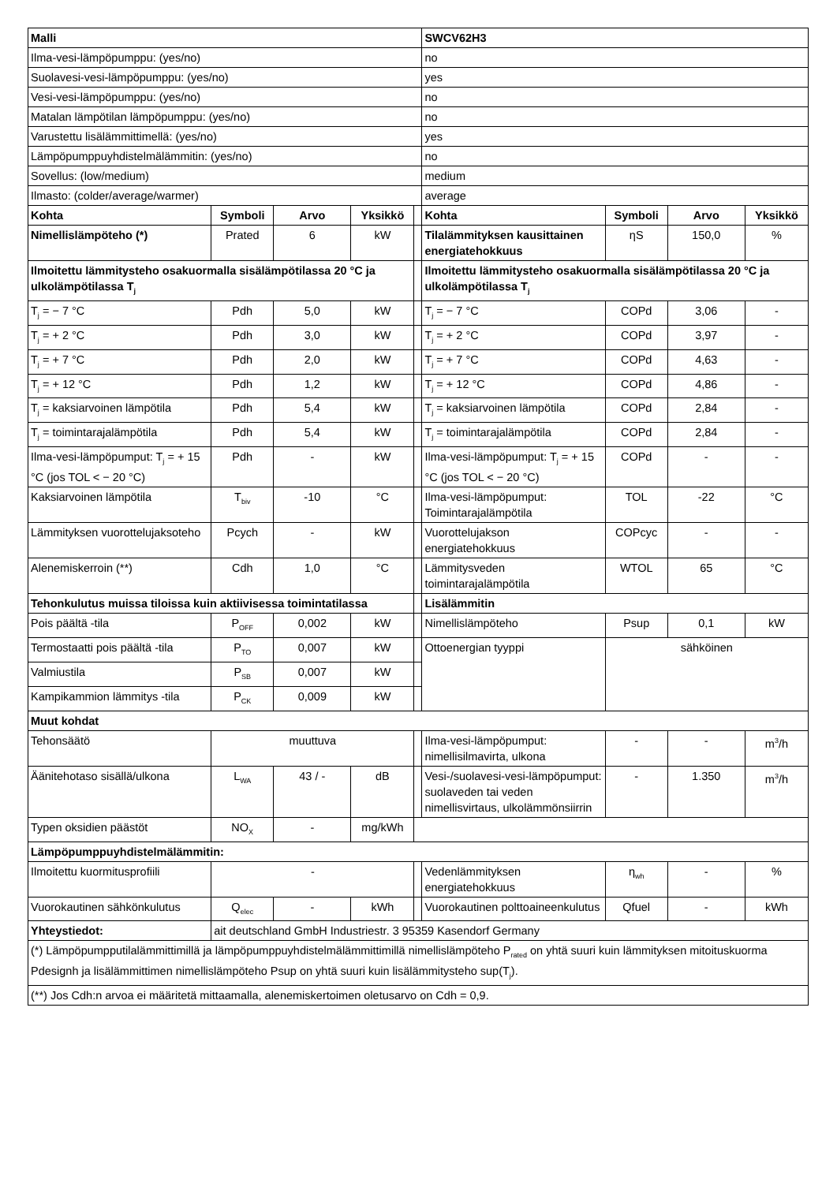| Malli | | | | | SWCV62H3 | | | |
| --- | --- | --- | --- | --- | --- | --- | --- | --- |
| Ilma-vesi-lämpöpumppu: (yes/no) | | | | | no | | | |
| Suolavesi-vesi-lämpöpumppu: (yes/no) | | | | | yes | | | |
| Vesi-vesi-lämpöpumppu: (yes/no) | | | | | no | | | |
| Matalan lämpötilan lämpöpumppu: (yes/no) | | | | | no | | | |
| Varustettu lisälämmittimellä: (yes/no) | | | | | yes | | | |
| Lämpöpumppuyhdistelmälämmitin: (yes/no) | | | | | no | | | |
| Sovellus: (low/medium) | | | | | medium | | | |
| Ilmasto: (colder/average/warmer) | | | | | average | | | |
| Kohta | Symboli | Arvo | Yksikkö | | Kohta | Symboli | Arvo | Yksikkö |
| Nimellislämpöteho (*) | Prated | 6 | kW | | Tilalämmityksen kausittainen energiatehokkuus | ηS | 150,0 | % |
| Ilmoitettu lämmitysteho osakuormalla sisälämpötilassa 20 °C ja ulkolämpötilassa T<sub>j</sub> | | | | | Ilmoitettu lämmitysteho osakuormalla sisälämpötilassa 20 °C ja ulkolämpötilassa T<sub>j</sub> | | | |
| T<sub>j</sub> = − 7 °C | Pdh | 5,0 | kW | | T<sub>j</sub> = − 7 °C | COPd | 3,06 | - |
| T<sub>j</sub> = + 2 °C | Pdh | 3,0 | kW | | T<sub>j</sub> = + 2 °C | COPd | 3,97 | - |
| T<sub>j</sub> = + 7 °C | Pdh | 2,0 | kW | | T<sub>j</sub> = + 7 °C | COPd | 4,63 | - |
| T<sub>j</sub> = + 12 °C | Pdh | 1,2 | kW | | T<sub>j</sub> = + 12 °C | COPd | 4,86 | - |
| T<sub>j</sub> = kaksiarvoinen lämpötila | Pdh | 5,4 | kW | | T<sub>j</sub> = kaksiarvoinen lämpötila | COPd | 2,84 | - |
| T<sub>j</sub> = toimintarajalämpötila | Pdh | 5,4 | kW | | T<sub>j</sub> = toimintarajalämpötila | COPd | 2,84 | - |
| Ilma-vesi-lämpöpumput: T<sub>j</sub> = + 15 °C (jos TOL < − 20 °C) | Pdh | - | kW | | Ilma-vesi-lämpöpumput: T<sub>j</sub> = + 15 °C (jos TOL < − 20 °C) | COPd | - | - |
| Kaksiarvoinen lämpötila | T<sub>biv</sub> | -10 | °C | | Ilma-vesi-lämpöpumput: Toimintarajalämpötila | TOL | -22 | °C |
| Lämmityksen vuorottelujaksoteho | Pcych | - | kW | | Vuorottelujakson energiatehokkuus | COPcyc | - | - |
| Alenemiskerroin (**) | Cdh | 1,0 | °C | | Lämmitysveden toimintarajalämpötila | WTOL | 65 | °C |
| Tehonkulutus muissa tiloissa kuin aktiivisessa toimintatilassa | | | | | Lisälämmitin | | | |
| Pois päältä -tila | P<sub>OFF</sub> | 0,002 | kW | | Nimellislämpöteho | Psup | 0,1 | kW |
| Termostaatti pois päältä -tila | P<sub>TO</sub> | 0,007 | kW | | Ottoenergian tyyppi | sähköinen | | |
| Valmiustila | P<sub>SB</sub> | 0,007 | kW | | | | | |
| Kampikammion lämmitys -tila | P<sub>CK</sub> | 0,009 | kW | | | | | |
| Muut kohdat | | | | | | | | |
| Tehonsäätö | muuttuva | | | | Ilma-vesi-lämpöpumput: nimellisilmavirta, ulkona | - | - | m<sup>3</sup>/h |
| Äänitehotaso sisällä/ulkona | L<sub>WA</sub> | 43 / - | dB | | Vesi-/suolavesi-vesi-lämpöpumput: suolaveden tai veden nimellisvirtaus, ulkolämmönsiirrin | - | 1.350 | m<sup>3</sup>/h |
| Typen oksidien päästöt | NO<sub>X</sub> | - | mg/kWh | | | | | |
| Lämpöpumppuyhdistelmälämmitin: | | | | | | | | |
| Ilmoitettu kuormitusprofiili | - | | | | Vedenlämmityksen energiatehokkuus | η<sub>wh</sub> | - | % |
| Vuorokautinen sähkönkulutus | Q<sub>elec</sub> | - | kWh | | Vuorokautinen polttoaineenkulutus | Qfuel | - | kWh |
| Yhteystiedot: | ait deutschland GmbH Industriestr. 3 95359 Kasendorf Germany | | | | | | | |
| (*) Lämpöpumpputilalämmittimillä ja lämpöpumppuyhdistelmälämmittimillä nimellislämpöteho P<sub>rated</sub> on yhtä suuri kuin lämmityksen mitoituskuorma Pdesignh ja lisälämmittimen nimellislämpöteho Psup on yhtä suuri kuin lisälämmitysteho sup(T<sub>j</sub>). | | | | | | | | |
| (**) Jos Cdh:n arvoa ei määritetä mittaamalla, alenemiskertoimen oletusarvo on Cdh = 0,9. | | | | | | | | |